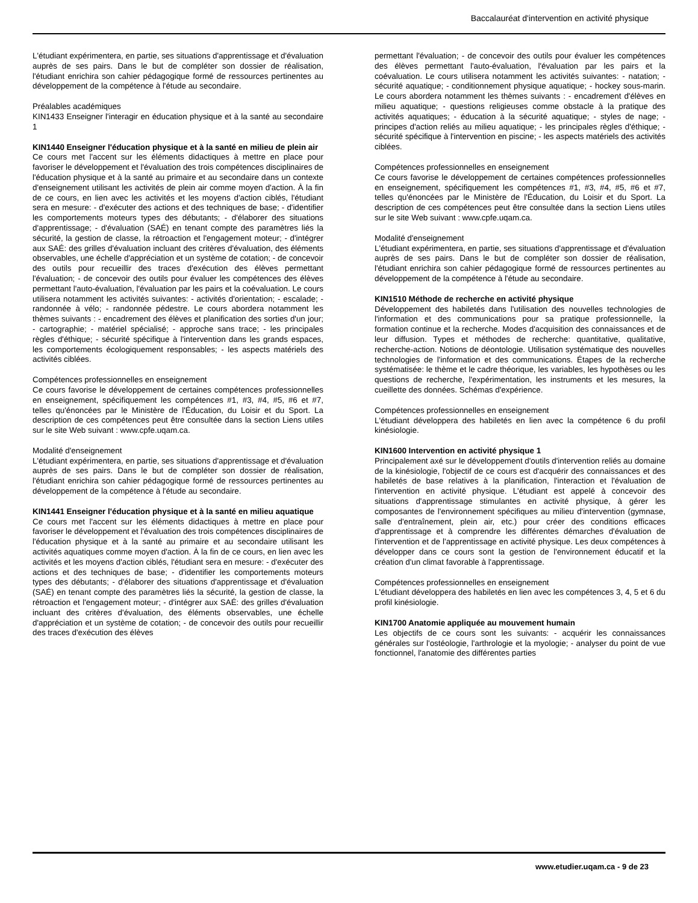Baccalauréat d'intervention en activité physique
L'étudiant expérimentera, en partie, ses situations d'apprentissage et d'évaluation auprès de ses pairs. Dans le but de compléter son dossier de réalisation, l'étudiant enrichira son cahier pédagogique formé de ressources pertinentes au développement de la compétence à l'étude au secondaire.
Préalables académiques
KIN1433 Enseigner l'interagir en éducation physique et à la santé au secondaire 1
KIN1440 Enseigner l'éducation physique et à la santé en milieu de plein air
Ce cours met l'accent sur les éléments didactiques à mettre en place pour favoriser le développement et l'évaluation des trois compétences disciplinaires de l'éducation physique et à la santé au primaire et au secondaire dans un contexte d'enseignement utilisant les activités de plein air comme moyen d'action. À la fin de ce cours, en lien avec les activités et les moyens d'action ciblés, l'étudiant sera en mesure: - d'exécuter des actions et des techniques de base; - d'identifier les comportements moteurs types des débutants; - d'élaborer des situations d'apprentissage; - d'évaluation (SAÉ) en tenant compte des paramètres liés la sécurité, la gestion de classe, la rétroaction et l'engagement moteur; - d'intégrer aux SAÉ: des grilles d'évaluation incluant des critères d'évaluation, des éléments observables, une échelle d'appréciation et un système de cotation; - de concevoir des outils pour recueillir des traces d'exécution des élèves permettant l'évaluation; - de concevoir des outils pour évaluer les compétences des élèves permettant l'auto-évaluation, l'évaluation par les pairs et la coévaluation. Le cours utilisera notamment les activités suivantes: - activités d'orientation; - escalade; - randonnée à vélo; - randonnée pédestre. Le cours abordera notamment les thèmes suivants : - encadrement des élèves et planification des sorties d'un jour; - cartographie; - matériel spécialisé; - approche sans trace; - les principales règles d'éthique; - sécurité spécifique à l'intervention dans les grands espaces, les comportements écologiquement responsables; - les aspects matériels des activités ciblées.
Compétences professionnelles en enseignement
Ce cours favorise le développement de certaines compétences professionnelles en enseignement, spécifiquement les compétences #1, #3, #4, #5, #6 et #7, telles qu'énoncées par le Ministère de l'Éducation, du Loisir et du Sport. La description de ces compétences peut être consultée dans la section Liens utiles sur le site Web suivant : www.cpfe.uqam.ca.
Modalité d'enseignement
L'étudiant expérimentera, en partie, ses situations d'apprentissage et d'évaluation auprès de ses pairs. Dans le but de compléter son dossier de réalisation, l'étudiant enrichira son cahier pédagogique formé de ressources pertinentes au développement de la compétence à l'étude au secondaire.
KIN1441 Enseigner l'éducation physique et à la santé en milieu aquatique
Ce cours met l'accent sur les éléments didactiques à mettre en place pour favoriser le développement et l'évaluation des trois compétences disciplinaires de l'éducation physique et à la santé au primaire et au secondaire utilisant les activités aquatiques comme moyen d'action. À la fin de ce cours, en lien avec les activités et les moyens d'action ciblés, l'étudiant sera en mesure: - d'exécuter des actions et des techniques de base; - d'identifier les comportements moteurs types des débutants; - d'élaborer des situations d'apprentissage et d'évaluation (SAÉ) en tenant compte des paramètres liés la sécurité, la gestion de classe, la rétroaction et l'engagement moteur; - d'intégrer aux SAÉ: des grilles d'évaluation incluant des critères d'évaluation, des éléments observables, une échelle d'appréciation et un système de cotation; - de concevoir des outils pour recueillir des traces d'exécution des élèves
permettant l'évaluation; - de concevoir des outils pour évaluer les compétences des élèves permettant l'auto-évaluation, l'évaluation par les pairs et la coévaluation. Le cours utilisera notamment les activités suivantes: - natation; - sécurité aquatique; - conditionnement physique aquatique; - hockey sous-marin. Le cours abordera notamment les thèmes suivants : - encadrement d'élèves en milieu aquatique; - questions religieuses comme obstacle à la pratique des activités aquatiques; - éducation à la sécurité aquatique; - styles de nage; - principes d'action reliés au milieu aquatique; - les principales règles d'éthique; - sécurité spécifique à l'intervention en piscine; - les aspects matériels des activités ciblées.
Compétences professionnelles en enseignement
Ce cours favorise le développement de certaines compétences professionnelles en enseignement, spécifiquement les compétences #1, #3, #4, #5, #6 et #7, telles qu'énoncées par le Ministère de l'Éducation, du Loisir et du Sport. La description de ces compétences peut être consultée dans la section Liens utiles sur le site Web suivant : www.cpfe.uqam.ca.
Modalité d'enseignement
L'étudiant expérimentera, en partie, ses situations d'apprentissage et d'évaluation auprès de ses pairs. Dans le but de compléter son dossier de réalisation, l'étudiant enrichira son cahier pédagogique formé de ressources pertinentes au développement de la compétence à l'étude au secondaire.
KIN1510 Méthode de recherche en activité physique
Développement des habiletés dans l'utilisation des nouvelles technologies de l'information et des communications pour sa pratique professionnelle, la formation continue et la recherche. Modes d'acquisition des connaissances et de leur diffusion. Types et méthodes de recherche: quantitative, qualitative, recherche-action. Notions de déontologie. Utilisation systématique des nouvelles technologies de l'information et des communications. Étapes de la recherche systématisée: le thème et le cadre théorique, les variables, les hypothèses ou les questions de recherche, l'expérimentation, les instruments et les mesures, la cueillette des données. Schémas d'expérience.
Compétences professionnelles en enseignement
L'étudiant développera des habiletés en lien avec la compétence 6 du profil kinésiologie.
KIN1600 Intervention en activité physique 1
Principalement axé sur le développement d'outils d'intervention reliés au domaine de la kinésiologie, l'objectif de ce cours est d'acquérir des connaissances et des habiletés de base relatives à la planification, l'interaction et l'évaluation de l'intervention en activité physique. L'étudiant est appelé à concevoir des situations d'apprentissage stimulantes en activité physique, à gérer les composantes de l'environnement spécifiques au milieu d'intervention (gymnase, salle d'entraînement, plein air, etc.) pour créer des conditions efficaces d'apprentissage et à comprendre les différentes démarches d'évaluation de l'intervention et de l'apprentissage en activité physique. Les deux compétences à développer dans ce cours sont la gestion de l'environnement éducatif et la création d'un climat favorable à l'apprentissage.
Compétences professionnelles en enseignement
L'étudiant développera des habiletés en lien avec les compétences 3, 4, 5 et 6 du profil kinésiologie.
KIN1700 Anatomie appliquée au mouvement humain
Les objectifs de ce cours sont les suivants: - acquérir les connaissances générales sur l'ostéologie, l'arthrologie et la myologie; - analyser du point de vue fonctionnel, l'anatomie des différentes parties
www.etudier.uqam.ca - 9 de 23